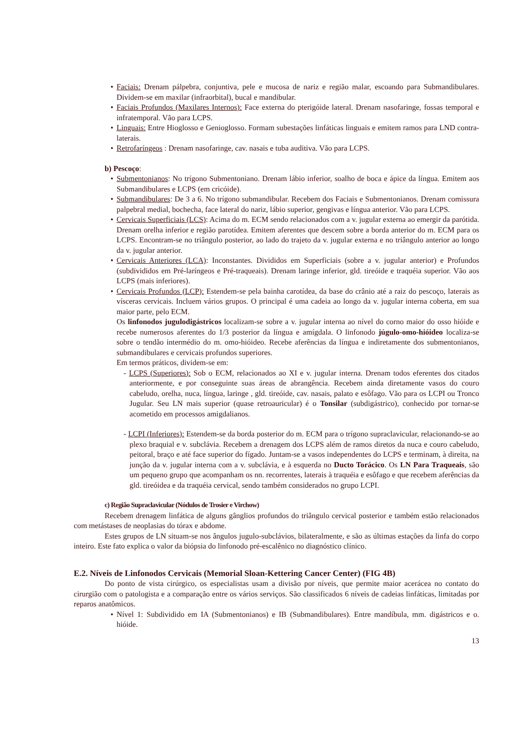• Faciais: Drenam pálpebra, conjuntiva, pele e mucosa de nariz e região malar, escoando para Submandibulares. Dividem-se em maxilar (infraorbital), bucal e mandibular.
• Faciais Profundos (Maxilares Internos): Face externa do pterigóide lateral. Drenam nasofaringe, fossas temporal e infratemporal. Vão para LCPS.
• Linguais: Entre Hioglosso e Genioglosso. Formam subestações linfáticas linguais e emitem ramos para LND contra-laterais.
• Retrofaríngeos : Drenam nasofaringe, cav. nasais e tuba auditiva. Vão para LCPS.
b) Pescoço:
• Submentonianos: No trígono Submentoniano. Drenam lábio inferior, soalho de boca e ápice da língua. Emitem aos Submandibulares e LCPS (em cricóide).
• Submandibulares: De 3 a 6. No trígono submandibular. Recebem dos Faciais e Submentonianos. Drenam comissura palpebral medial, bochecha, face lateral do nariz, lábio superior, gengivas e língua anterior. Vão para LCPS.
• Cervicais Superficiais (LCS): Acima do m. ECM sendo relacionados com a v. jugular externa ao emergir da parótida. Drenam orelha inferior e região parotídea. Emitem aferentes que descem sobre a borda anterior do m. ECM para os LCPS. Encontram-se no triângulo posterior, ao lado do trajeto da v. jugular externa e no triângulo anterior ao longo da v. jugular anterior.
• Cervicais Anteriores (LCA): Inconstantes. Divididos em Superficiais (sobre a v. jugular anterior) e Profundos (subdivididos em Pré-laríngeos e Pré-traqueais). Drenam laringe inferior, gld. tireóide e traquéia superior. Vão aos LCPS (mais inferiores).
• Cervicais Profundos (LCP): Estendem-se pela bainha carotídea, da base do crânio até a raiz do pescoço, laterais as vísceras cervicais. Incluem vários grupos. O principal é uma cadeia ao longo da v. jugular interna coberta, em sua maior parte, pelo ECM.
Os linfonodos jugulodigástricos localizam-se sobre a v. jugular interna ao nível do corno maior do osso hióide e recebe numerosos aferentes do 1/3 posterior da língua e amígdala. O linfonodo júgulo-omo-hióideo localiza-se sobre o tendão intermédio do m. omo-hióideo. Recebe aferências da língua e indiretamente dos submentonianos, submandibulares e cervicais profundos superiores.
Em termos práticos, dividem-se em:
- LCPS (Superiores): Sob o ECM, relacionados ao XI e v. jugular interna. Drenam todos eferentes dos citados anteriormente, e por conseguinte suas áreas de abrangência. Recebem ainda diretamente vasos do couro cabeludo, orelha, nuca, língua, laringe , gld. tireóide, cav. nasais, palato e esôfago. Vão para os LCPI ou Tronco Jugular. Seu LN mais superior (quase retroauricular) é o Tonsilar (subdigástrico), conhecido por tornar-se acometido em processos amigdalianos.
- LCPI (Inferiores): Estendem-se da borda posterior do m. ECM para o trígono supraclavicular, relacionando-se ao plexo braquial e v. subclávia. Recebem a drenagem dos LCPS além de ramos diretos da nuca e couro cabeludo, peitoral, braço e até face superior do fígado. Juntam-se a vasos independentes do LCPS e terminam, à direita, na junção da v. jugular interna com a v. subclávia, e à esquerda no Ducto Torácico. Os LN Para Traqueais, são um pequeno grupo que acompanham os nn. recorrentes, laterais à traquéia e esôfago e que recebem aferências da gld. tireóidea e da traquéia cervical, sendo também considerados no grupo LCPI.
c) Região Supraclavicular (Nódulos de Trosier e Virchow)
Recebem drenagem linfática de alguns gânglios profundos do triângulo cervical posterior e também estão relacionados com metástases de neoplasias do tórax e abdome.
Estes grupos de LN situam-se nos ângulos jugulo-subclávios, bilateralmente, e são as últimas estações da linfa do corpo inteiro. Este fato explica o valor da biópsia do linfonodo pré-escalênico no diagnóstico clínico.
E.2. Níveis de Linfonodos Cervicais (Memorial Sloan-Kettering Cancer Center) (FIG 4B)
Do ponto de vista cirúrgico, os especialistas usam a divisão por níveis, que permite maior acerácea no contato do cirurgião com o patologista e a comparação entre os vários serviços. São classificados 6 níveis de cadeias linfáticas, limitadas por reparos anatômicos.
• Nível 1: Subdividido em IA (Submentonianos) e IB (Submandibulares). Entre mandíbula, mm. digástricos e o. hióide.
13